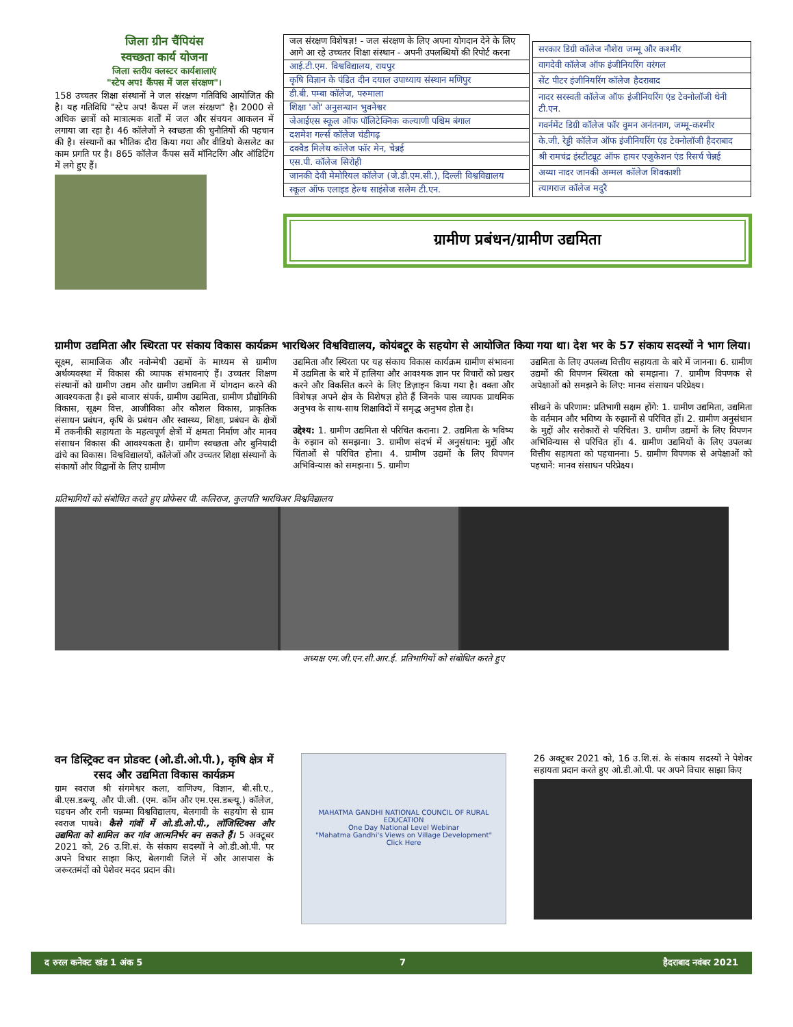जिला ग्रीन चैंपियंस
स्वच्छता कार्य योजना
जिला स्तरीय क्लस्टर कार्यशालाएं
"स्टेप अप! कैंपस में जल संरक्षण"।
158 उच्चतर शिक्षा संस्थानों ने जल संरक्षण गतिविधि आयोजित की है। यह गतिविधि "स्टेप अप! कैंपस में जल संरक्षण" है। 2000 से अधिक छात्रों को मात्रात्मक शर्तों में जल और संचयन आकलन में लगाया जा रहा है। 46 कॉलेजों ने स्वच्छता की चुनौतियों की पहचान की है। संस्थानों का भौतिक दौरा किया गया और वीडियो केसलेट का काम प्रगति पर है। 865 कॉलेज कैंपस सर्वे मॉनिटरिंग और ऑडिटिंग में लगे हुए हैं।
| जल संरक्षण विशेषज्ञ! - जल संरक्षण के लिए अपना योगदान देने के लिए आगे आ रहे उच्चतर शिक्षा संस्थान - अपनी उपलब्धियों की रिपोर्ट करना |
| आई.टी.एम. विश्वविद्यालय, रायपुर |
| कृषि विज्ञान के पंडित दीन दयाल उपाध्याय संस्थान मणिपुर |
| डी.बी. पम्बा कॉलेज, परुमाला |
| शिक्षा 'ओ' अनुसन्धान भुवनेश्वर |
| जेआईएस स्कूल ऑफ पॉलिटेक्निक कल्याणी पश्चिम बंगाल |
| दशमेश गर्ल्स कॉलेज चंडीगढ़ |
| दक्वैड मिलेथ कॉलेज फॉर मेन, चेन्नई |
| एस.पी. कॉलेज सिरोही |
| जानकी देवी मेमोरियल कॉलेज (जे.डी.एम.सी.), दिल्ली विश्वविद्यालय |
| स्कूल ऑफ एलाइड हेल्थ साइंसेज सलेम टी.एन. |
| सरकार डिग्री कॉलेज नौशेरा जम्मू और कश्मीर |
| वागदेवी कॉलेज ऑफ इंजीनियरिंग वरंगल |
| सेंट पीटर इंजीनियरिंग कॉलेज हैदराबाद |
| नादर सरस्वती कॉलेज ऑफ इंजीनियरिंग एंड टेक्नोलॉजी थेनी टी.एन. |
| गवर्नमेंट डिग्री कॉलेज फॉर वुमन अनंतनाग, जम्मू-कश्मीर |
| के.जी. रेड्डी कॉलेज ऑफ इंजीनियरिंग एंड टेक्नोलॉजी हैदराबाद |
| श्री रामचंद्र इंस्टीट्यूट ऑफ हायर एजुकेशन एंड रिसर्च चेन्नई |
| अय्या नादर जानकी अम्मल कॉलेज शिवकाशी |
| त्यागराज कॉलेज मदुरै |
ग्रामीण प्रबंधन/ग्रामीण उद्यमिता
ग्रामीण उद्यमिता और स्थिरता पर संकाय विकास कार्यक्रम भारथिअर विश्वविद्यालय, कोयंबटूर के सहयोग से आयोजित किया गया था। देश भर के 57 संकाय सदस्यों ने भाग लिया।
सूक्ष्म, सामाजिक और नवोन्मेषी उद्यमों के माध्यम से ग्रामीण अर्थव्यवस्था में विकास की व्यापक संभावनाएं हैं। उच्चतर शिक्षण संस्थानों को ग्रामीण उद्यम और ग्रामीण उद्यमिता में योगदान करने की आवश्यकता है। इसे बाजार संपर्क, ग्रामीण उद्यमिता, ग्रामीण प्रौद्योगिकी विकास, सूक्ष्म वित्त, आजीविका और कौशल विकास, प्राकृतिक संसाधन प्रबंधन, कृषि के प्रबंधन और स्वास्थ्य, शिक्षा, प्रबंधन के क्षेत्रों में तकनीकी सहायता के महत्वपूर्ण क्षेत्रों में क्षमता निर्माण और मानव संसाधन विकास की आवश्यकता है। ग्रामीण स्वच्छता और बुनियादी ढांचे का विकास। विश्वविद्यालयों, कॉलेजों और उच्चतर शिक्षा संस्थानों के संकायों और विद्वानों के लिए ग्रामीण
उद्यमिता और स्थिरता पर यह संकाय विकास कार्यक्रम ग्रामीण संभावना में उद्यमिता के बारे में हालिया और आवश्यक ज्ञान पर विचारों को प्रखर करने और विकसित करने के लिए डिज़ाइन किया गया है। वक्ता और विशेषज्ञ अपने क्षेत्र के विशेषज्ञ होते हैं जिनके पास व्यापक प्राथमिक अनुभव के साथ-साथ शिक्षाविदों में समृद्ध अनुभव होता है।
उद्देश्य: 1. ग्रामीण उद्यमिता से परिचित कराना। 2. उद्यमिता के भविष्य के रुझान को समझना। 3. ग्रामीण संदर्भ में अनुसंधान: मुद्दों और चिंताओं से परिचित होना। 4. ग्रामीण उद्यमों के लिए विपणन अभिविन्यास को समझना। 5. ग्रामीण
उद्यमिता के लिए उपलब्ध वित्तीय सहायता के बारे में जानना। 6. ग्रामीण उद्यमों की विपणन स्थिरता को समझना। 7. ग्रामीण विपणक से अपेक्षाओं को समझने के लिए: मानव संसाधन परिप्रेक्ष्य।
सीखने के परिणाम: प्रतिभागी सक्षम होंगे: 1. ग्रामीण उद्यमिता, उद्यमिता के वर्तमान और भविष्य के रुझानों से परिचित हों। 2. ग्रामीण अनुसंधान के मुद्दों और सरोकारों से परिचित। 3. ग्रामीण उद्यमों के लिए विपणन अभिविन्यास से परिचित हों। 4. ग्रामीण उद्यमियों के लिए उपलब्ध वित्तीय सहायता को पहचानना। 5. ग्रामीण विपणक से अपेक्षाओं को पहचानें: मानव संसाधन परिप्रेक्ष्य।
प्रतिभागियों को संबोधित करते हुए प्रोफेसर पी. कलिराज, कुलपति भारथिअर विश्वविद्यालय
अध्यक्ष एम.जी.एन.सी.आर.ई. प्रतिभागियों को संबोधित करते हुए
वन डिस्ट्रिक्ट वन प्रोडक्ट (ओ.डी.ओ.पी.), कृषि क्षेत्र में रसद और उद्यमिता विकास कार्यक्रम
ग्राम स्वराज श्री संगमेश्वर कला, वाणिज्य, विज्ञान, बी.सी.ए., बी.एस.डब्ल्यू. और पी.जी. (एम. कॉम और एम.एस.डब्ल्यू.) कॉलेज, चडचन और रानी चन्नम्मा विश्वविद्यालय, बेलगावी के सहयोग से ग्राम स्वराज पाथवे। कैसे गांवों में ओ.डी.ओ.पी., लॉजिस्टिक्स और उद्यमिता को शामिल कर गांव आत्मनिर्भर बन सकते हैं। 5 अक्टूबर 2021 को, 26 उ.शि.सं. के संकाय सदस्यों ने ओ.डी.ओ.पी. पर अपने विचार साझा किए, बेलगावी जिले में और आसपास के जरूरतमंदों को पेशेवर मदद प्रदान की।
MAHATMA GANDHI NATIONAL COUNCIL OF RURAL EDUCATION
One Day National Level Webinar
"Mahatma Gandhi's Views on Village Development"
Click Here
26 अक्टूबर 2021 को, 16 उ.शि.सं. के संकाय सदस्यों ने पेशेवर सहायता प्रदान करते हुए ओ.डी.ओ.पी. पर अपने विचार साझा किए
द रुरल कनेक्ट खंड 1 अंक 5 7 हैदराबाद नवंबर 2021